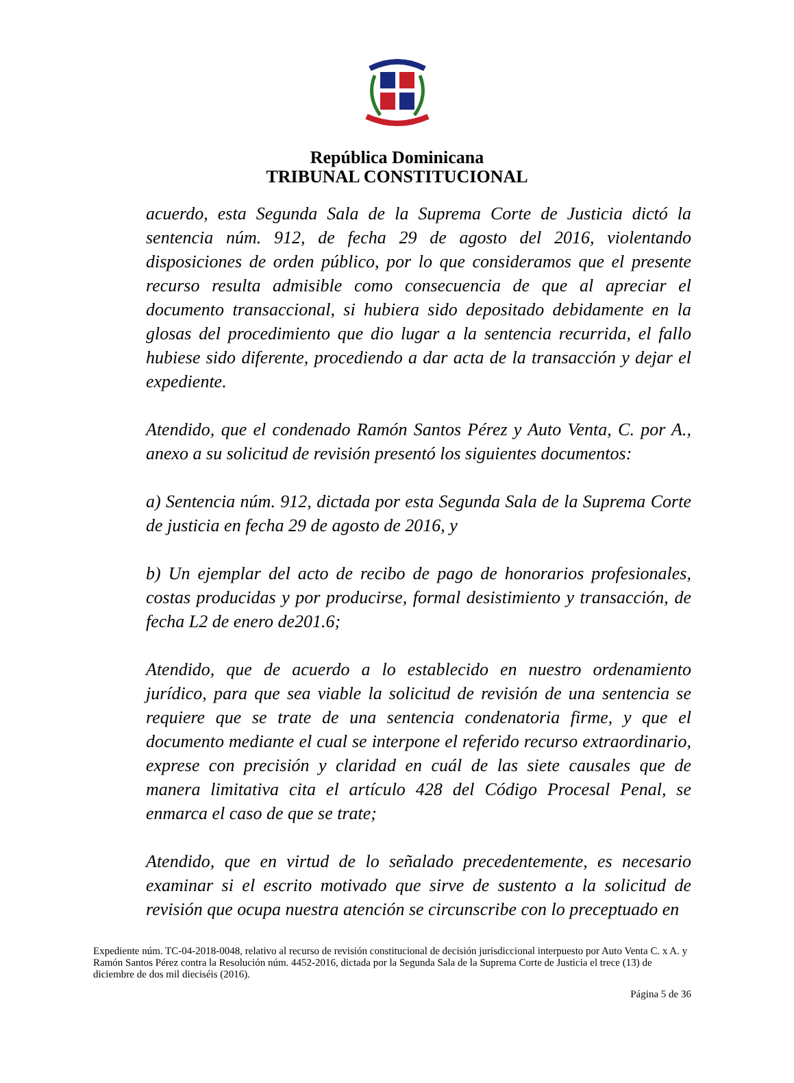República Dominicana
TRIBUNAL CONSTITUCIONAL
acuerdo, esta Segunda Sala de la Suprema Corte de Justicia dictó la sentencia núm. 912, de fecha 29 de agosto del 2016, violentando disposiciones de orden público, por lo que consideramos que el presente recurso resulta admisible como consecuencia de que al apreciar el documento transaccional, si hubiera sido depositado debidamente en la glosas del procedimiento que dio lugar a la sentencia recurrida, el fallo hubiese sido diferente, procediendo a dar acta de la transacción y dejar el expediente.
Atendido, que el condenado Ramón Santos Pérez y Auto Venta, C. por A., anexo a su solicitud de revisión presentó los siguientes documentos:
a) Sentencia núm. 912, dictada por esta Segunda Sala de la Suprema Corte de justicia en fecha 29 de agosto de 2016, y
b) Un ejemplar del acto de recibo de pago de honorarios profesionales, costas producidas y por producirse, formal desistimiento y transacción, de fecha L2 de enero de201.6;
Atendido, que de acuerdo a lo establecido en nuestro ordenamiento jurídico, para que sea viable la solicitud de revisión de una sentencia se requiere que se trate de una sentencia condenatoria firme, y que el documento mediante el cual se interpone el referido recurso extraordinario, exprese con precisión y claridad en cuál de las siete causales que de manera limitativa cita el artículo 428 del Código Procesal Penal, se enmarca el caso de que se trate;
Atendido, que en virtud de lo señalado precedentemente, es necesario examinar si el escrito motivado que sirve de sustento a la solicitud de revisión que ocupa nuestra atención se circunscribe con lo preceptuado en
Expediente núm. TC-04-2018-0048, relativo al recurso de revisión constitucional de decisión jurisdiccional interpuesto por Auto Venta C. x A. y Ramón Santos Pérez contra la Resolución núm. 4452-2016, dictada por la Segunda Sala de la Suprema Corte de Justicia el trece (13) de diciembre de dos mil dieciséis (2016).
Página 5 de 36